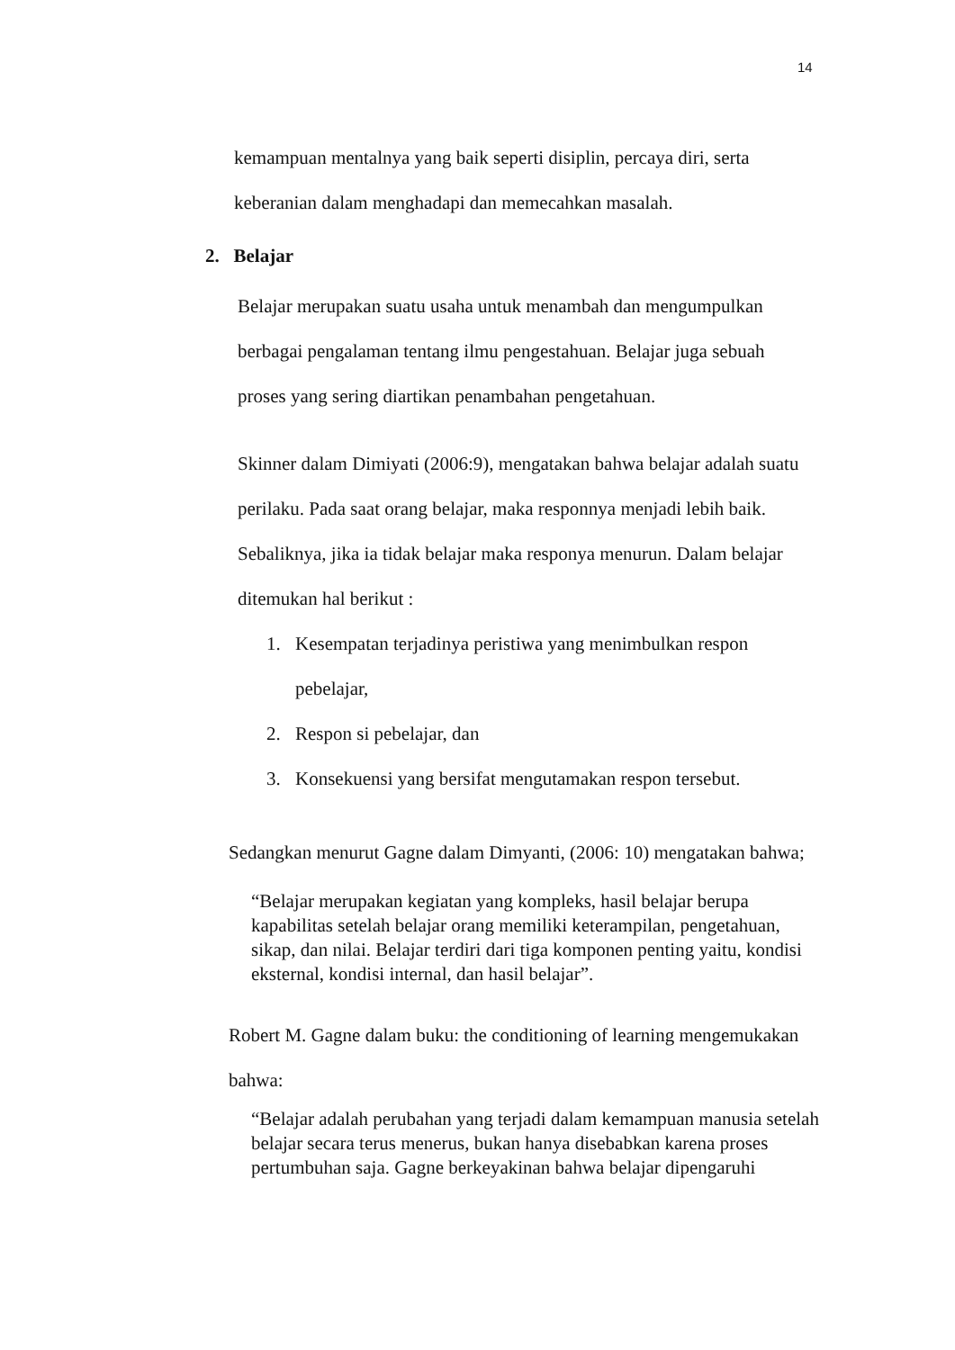14
kemampuan mentalnya yang baik seperti disiplin, percaya diri, serta
keberanian dalam menghadapi dan memecahkan masalah.
2. Belajar
Belajar merupakan suatu usaha untuk menambah dan mengumpulkan
berbagai pengalaman tentang ilmu pengestahuan. Belajar juga sebuah
proses yang sering diartikan penambahan pengetahuan.
Skinner dalam Dimiyati (2006:9), mengatakan bahwa belajar adalah suatu
perilaku. Pada saat orang belajar, maka responnya menjadi lebih baik.
Sebaliknya, jika ia tidak belajar maka responya menurun. Dalam belajar
ditemukan hal berikut :
1. Kesempatan terjadinya peristiwa yang menimbulkan respon
pebelajar,
2. Respon si pebelajar, dan
3. Konsekuensi yang bersifat mengutamakan respon tersebut.
Sedangkan menurut Gagne dalam Dimyanti, (2006: 10) mengatakan bahwa;
“Belajar merupakan kegiatan yang kompleks, hasil belajar berupa kapabilitas setelah belajar orang memiliki keterampilan, pengetahuan, sikap, dan nilai. Belajar terdiri dari tiga komponen penting yaitu, kondisi eksternal, kondisi internal, dan hasil belajar”.
Robert M. Gagne dalam buku: the conditioning of learning mengemukakan
bahwa:
“Belajar adalah perubahan yang terjadi dalam kemampuan manusia setelah belajar secara terus menerus, bukan hanya disebabkan karena proses pertumbuhan saja. Gagne berkeyakinan bahwa belajar dipengaruhi